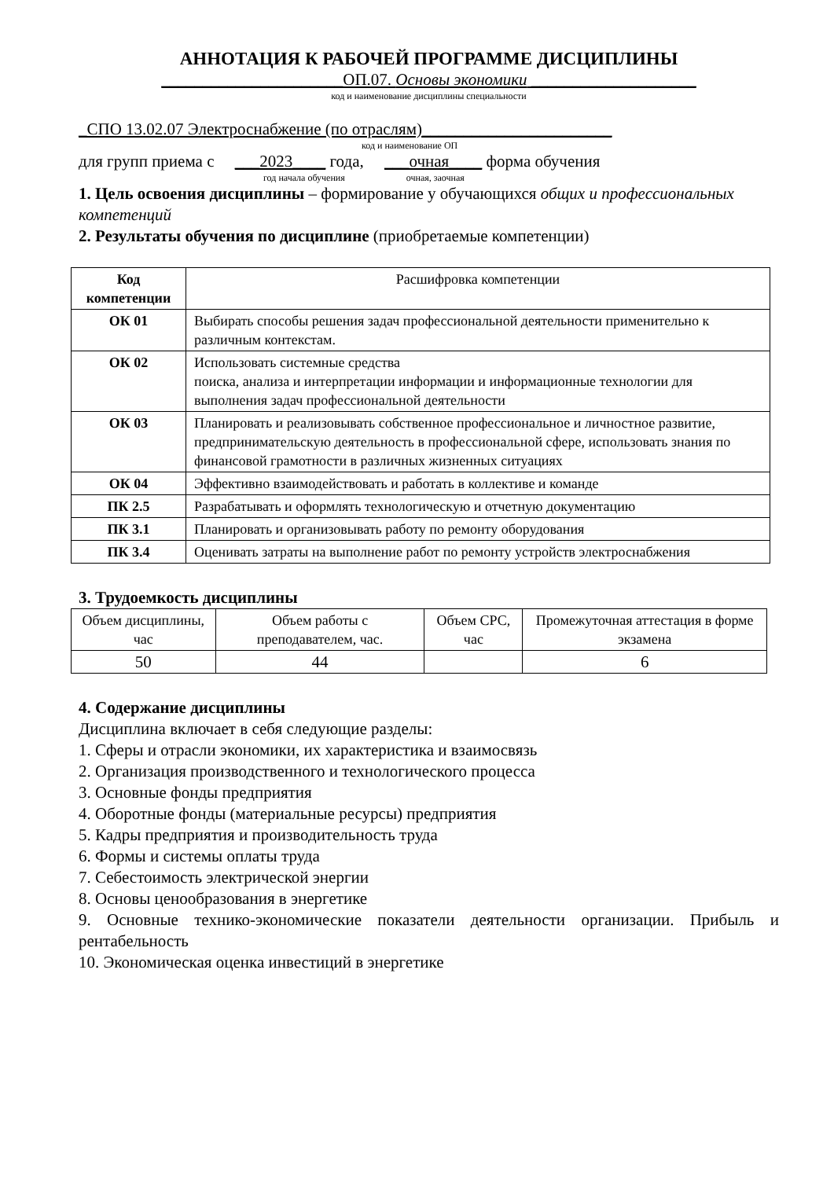АННОТАЦИЯ К РАБОЧЕЙ ПРОГРАММЕ ДИСЦИПЛИНЫ
______________________ОП.07. Основы экономики ____________________
код и наименование дисциплины специальности
_СПО 13.02.07 Электроснабжение (по отраслям)_______________________
код и наименование ОП
для групп приема с ___2023____ года, ___очная____ форма обучения
год начала обучения очная, заочная
1. Цель освоения дисциплины – формирование у обучающихся общих и профессиональных компетенций
2. Результаты обучения по дисциплине (приобретаемые компетенции)
| Код компетенции | Расшифровка компетенции |
| ОК 01 | Выбирать способы решения задач профессиональной деятельности применительно к различным контекстам. |
| ОК 02 | Использовать системные средства поиска, анализа и интерпретации информации и информационные технологии для выполнения задач профессиональной деятельности |
| ОК 03 | Планировать и реализовывать собственное профессиональное и личностное развитие, предпринимательскую деятельность в профессиональной сфере, использовать знания по финансовой грамотности в различных жизненных ситуациях |
| ОК 04 | Эффективно взаимодействовать и работать в коллективе и команде |
| ПК 2.5 | Разрабатывать и оформлять технологическую и отчетную документацию |
| ПК 3.1 | Планировать и организовывать работу по ремонту оборудования |
| ПК 3.4 | Оценивать затраты на выполнение работ по ремонту устройств электроснабжения |
3. Трудоемкость дисциплины
| Объем дисциплины, час | Объем работы с преподавателем, час. | Объем СРС, час | Промежуточная аттестация в форме экзамена |
| 50 | 44 | | 6 |
4. Содержание дисциплины
Дисциплина включает в себя следующие разделы:
1. Сферы и отрасли экономики, их характеристика и взаимосвязь
2. Организация производственного и технологического процесса
3. Основные фонды предприятия
4. Оборотные фонды (материальные ресурсы) предприятия
5. Кадры предприятия и производительность труда
6. Формы и системы оплаты труда
7. Себестоимость электрической энергии
8. Основы ценообразования в энергетике
9. Основные технико-экономические показатели деятельности организации. Прибыль и рентабельность
10. Экономическая оценка инвестиций в энергетике